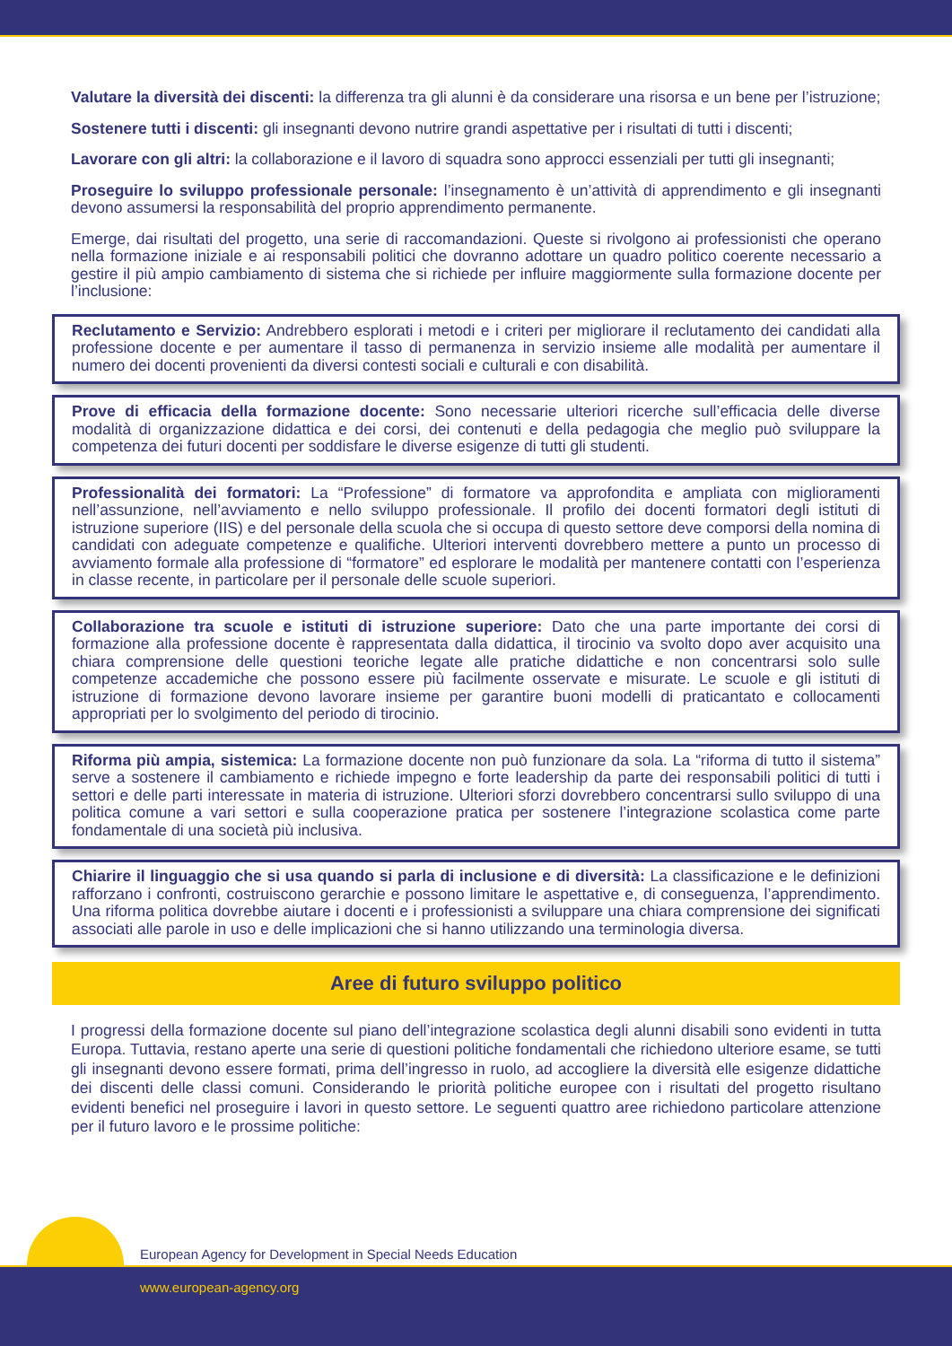Valutare la diversità dei discenti: la differenza tra gli alunni è da considerare una risorsa e un bene per l’istruzione;
Sostenere tutti i discenti: gli insegnanti devono nutrire grandi aspettative per i risultati di tutti i discenti;
Lavorare con gli altri: la collaborazione e il lavoro di squadra sono approcci essenziali per tutti gli insegnanti;
Proseguire lo sviluppo professionale personale: l’insegnamento è un’attività di apprendimento e gli insegnanti devono assumersi la responsabilità del proprio apprendimento permanente.
Emerge, dai risultati del progetto, una serie di raccomandazioni. Queste si rivolgono ai professionisti che operano nella formazione iniziale e ai responsabili politici che dovranno adottare un quadro politico coerente necessario a gestire il più ampio cambiamento di sistema che si richiede per influire maggiormente sulla formazione docente per l’inclusione:
Reclutamento e Servizio: Andrebbero esplorati i metodi e i criteri per migliorare il reclutamento dei candidati alla professione docente e per aumentare il tasso di permanenza in servizio insieme alle modalità per aumentare il numero dei docenti provenienti da diversi contesti sociali e culturali e con disabilità.
Prove di efficacia della formazione docente: Sono necessarie ulteriori ricerche sull’efficacia delle diverse modalità di organizzazione didattica e dei corsi, dei contenuti e della pedagogia che meglio può sviluppare la competenza dei futuri docenti per soddisfare le diverse esigenze di tutti gli studenti.
Professionalità dei formatori: La “Professione” di formatore va approfondita e ampliata con miglioramenti nell’assunzione, nell’avviamento e nello sviluppo professionale. Il profilo dei docenti formatori degli istituti di istruzione superiore (IIS) e del personale della scuola che si occupa di questo settore deve comporsi della nomina di candidati con adeguate competenze e qualifiche. Ulteriori interventi dovrebbero mettere a punto un processo di avviamento formale alla professione di “formatore” ed esplorare le modalità per mantenere contatti con l’esperienza in classe recente, in particolare per il personale delle scuole superiori.
Collaborazione tra scuole e istituti di istruzione superiore: Dato che una parte importante dei corsi di formazione alla professione docente è rappresentata dalla didattica, il tirocinio va svolto dopo aver acquisito una chiara comprensione delle questioni teoriche legate alle pratiche didattiche e non concentrarsi solo sulle competenze accademiche che possono essere più facilmente osservate e misurate. Le scuole e gli istituti di istruzione di formazione devono lavorare insieme per garantire buoni modelli di praticantato e collocamenti appropriati per lo svolgimento del periodo di tirocinio.
Riforma più ampia, sistemica: La formazione docente non può funzionare da sola. La “riforma di tutto il sistema” serve a sostenere il cambiamento e richiede impegno e forte leadership da parte dei responsabili politici di tutti i settori e delle parti interessate in materia di istruzione. Ulteriori sforzi dovrebbero concentrarsi sullo sviluppo di una politica comune a vari settori e sulla cooperazione pratica per sostenere l’integrazione scolastica come parte fondamentale di una società più inclusiva.
Chiarire il linguaggio che si usa quando si parla di inclusione e di diversità: La classificazione e le definizioni rafforzano i confronti, costruiscono gerarchie e possono limitare le aspettative e, di conseguenza, l’apprendimento. Una riforma politica dovrebbe aiutare i docenti e i professionisti a sviluppare una chiara comprensione dei significati associati alle parole in uso e delle implicazioni che si hanno utilizzando una terminologia diversa.
Aree di futuro sviluppo politico
I progressi della formazione docente sul piano dell’integrazione scolastica degli alunni disabili sono evidenti in tutta Europa. Tuttavia, restano aperte una serie di questioni politiche fondamentali che richiedono ulteriore esame, se tutti gli insegnanti devono essere formati, prima dell’ingresso in ruolo, ad accogliere la diversità elle esigenze didattiche dei discenti delle classi comuni. Considerando le priorità politiche europee con i risultati del progetto risultano evidenti benefici nel proseguire i lavori in questo settore. Le seguenti quattro aree richiedono particolare attenzione per il futuro lavoro e le prossime politiche:
European Agency for Development in Special Needs Education
www.european-agency.org